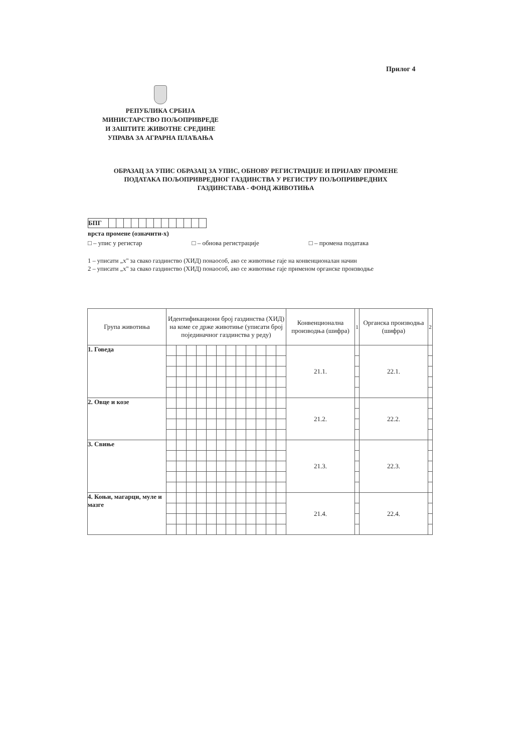Прилог 4
РЕПУБЛИКА СРБИЈА
МИНИСТАРСТВО ПОЉОПРИВРЕДЕ
И ЗАШТИТЕ ЖИВОТНЕ СРЕДИНЕ
УПРАВА ЗА АГРАРНА ПЛАЋАЊА
ОБРАЗАЦ ЗА УПИС ОБРАЗАЦ ЗА УПИС, ОБНОВУ РЕГИСТРАЦИЈЕ И ПРИЈАВУ ПРОМЕНЕ ПОДАТАКА ПОЉОПРИВРЕДНОГ ГАЗДИНСТВА У РЕГИСТРУ ПОЉОПРИВРЕДНИХ ГАЗДИНСТАВА - ФОНД ЖИВОТИЊА
| БПГ | | | | | | | | | | | | | |
врста промене (означити-x)
□ – упис у регистар □ – обнова регистрације □ – промена података
1 – уписати „x" за свако газдинство (ХИД) понаособ, ако се животиње гаје на конвенционалан начин
2 – уписати „x" за свако газдинство (ХИД) понаособ, ако се животиње гаје применом органске производње
| Група животиња | Идентификациони број газдинства (ХИД) на коме се држе животиње (уписати број појединачног газдинства у реду) | | | | | | | | | | | | Конвенционална производња (шифра) | 1 | Органска производња (шифра) | 2 |
| --- | --- | --- | --- | --- | --- | --- | --- | --- | --- | --- | --- | --- | --- | --- | --- | --- |
| 1. Говеда | | | | | | | | | | | | | 21.1. | | 22.1. | |
| 2. Овце и козе | | | | | | | | | | | | | 21.2. | | 22.2. | |
| 3. Свиње | | | | | | | | | | | | | 21.3. | | 22.3. | |
| 4. Коњи, магарци, муле и мазге | | | | | | | | | | | | | 21.4. | | 22.4. | |